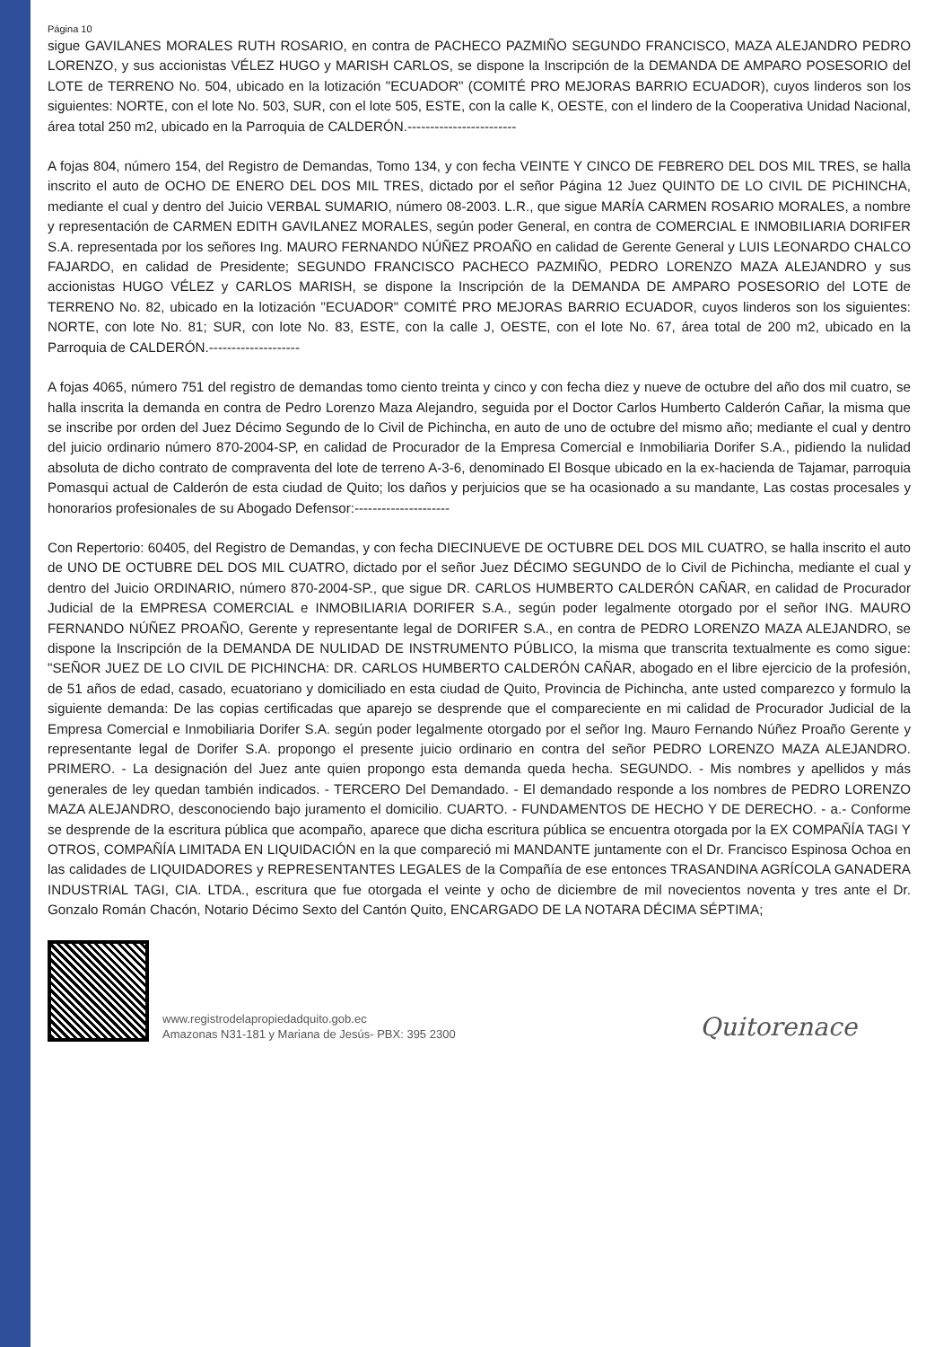Página 10
sigue GAVILANES MORALES RUTH ROSARIO, en contra de PACHECO PAZMIÑO SEGUNDO FRANCISCO, MAZA ALEJANDRO PEDRO LORENZO, y sus accionistas VÉLEZ HUGO y MARISH CARLOS, se dispone la Inscripción de la DEMANDA DE AMPARO POSESORIO del LOTE de TERRENO No. 504, ubicado en la lotización "ECUADOR" (COMITÉ PRO MEJORAS BARRIO ECUADOR), cuyos linderos son los siguientes: NORTE, con el lote No. 503, SUR, con el lote 505, ESTE, con la calle K, OESTE, con el lindero de la Cooperativa Unidad Nacional, área total 250 m2, ubicado en la Parroquia de CALDERÓN.------------------------
A fojas 804, número 154, del Registro de Demandas, Tomo 134, y con fecha VEINTE Y CINCO DE FEBRERO DEL DOS MIL TRES, se halla inscrito el auto de OCHO DE ENERO DEL DOS MIL TRES, dictado por el señor Página 12 Juez QUINTO DE LO CIVIL DE PICHINCHA, mediante el cual y dentro del Juicio VERBAL SUMARIO, número 08-2003. L.R., que sigue MARÍA CARMEN ROSARIO MORALES, a nombre y representación de CARMEN EDITH GAVILANEZ MORALES, según poder General, en contra de COMERCIAL E INMOBILIARIA DORIFER S.A. representada por los señores Ing. MAURO FERNANDO NÚÑEZ PROAÑO en calidad de Gerente General y LUIS LEONARDO CHALCO FAJARDO, en calidad de Presidente; SEGUNDO FRANCISCO PACHECO PAZMIÑO, PEDRO LORENZO MAZA ALEJANDRO y sus accionistas HUGO VÉLEZ y CARLOS MARISH, se dispone la Inscripción de la DEMANDA DE AMPARO POSESORIO del LOTE de TERRENO No. 82, ubicado en la lotización "ECUADOR" COMITÉ PRO MEJORAS BARRIO ECUADOR, cuyos linderos son los siguientes: NORTE, con lote No. 81; SUR, con lote No. 83, ESTE, con la calle J, OESTE, con el lote No. 67, área total de 200 m2, ubicado en la Parroquia de CALDERÓN.--------------------
A fojas 4065, número 751 del registro de demandas tomo ciento treinta y cinco y con fecha diez y nueve de octubre del año dos mil cuatro, se halla inscrita la demanda en contra de Pedro Lorenzo Maza Alejandro, seguida por el Doctor Carlos Humberto Calderón Cañar, la misma que se inscribe por orden del Juez Décimo Segundo de lo Civil de Pichincha, en auto de uno de octubre del mismo año; mediante el cual y dentro del juicio ordinario número 870-2004-SP, en calidad de Procurador de la Empresa Comercial e Inmobiliaria Dorifer S.A., pidiendo la nulidad absoluta de dicho contrato de compraventa del lote de terreno A-3-6, denominado El Bosque ubicado en la ex-hacienda de Tajamar, parroquia Pomasqui actual de Calderón de esta ciudad de Quito; los daños y perjuicios que se ha ocasionado a su mandante, Las costas procesales y honorarios profesionales de su Abogado Defensor:---------------------
Con Repertorio: 60405, del Registro de Demandas, y con fecha DIECINUEVE DE OCTUBRE DEL DOS MIL CUATRO, se halla inscrito el auto de UNO DE OCTUBRE DEL DOS MIL CUATRO, dictado por el señor Juez DÉCIMO SEGUNDO de lo Civil de Pichincha, mediante el cual y dentro del Juicio ORDINARIO, número 870-2004-SP., que sigue DR. CARLOS HUMBERTO CALDERÓN CAÑAR, en calidad de Procurador Judicial de la EMPRESA COMERCIAL e INMOBILIARIA DORIFER S.A., según poder legalmente otorgado por el señor ING. MAURO FERNANDO NÚÑEZ PROAÑO, Gerente y representante legal de DORIFER S.A., en contra de PEDRO LORENZO MAZA ALEJANDRO, se dispone la Inscripción de la DEMANDA DE NULIDAD DE INSTRUMENTO PÚBLICO, la misma que transcrita textualmente es como sigue: "SEÑOR JUEZ DE LO CIVIL DE PICHINCHA: DR. CARLOS HUMBERTO CALDERÓN CAÑAR, abogado en el libre ejercicio de la profesión, de 51 años de edad, casado, ecuatoriano y domiciliado en esta ciudad de Quito, Provincia de Pichincha, ante usted comparezco y formulo la siguiente demanda: De las copias certificadas que aparejo se desprende que el compareciente en mi calidad de Procurador Judicial de la Empresa Comercial e Inmobiliaria Dorifer S.A. según poder legalmente otorgado por el señor Ing. Mauro Fernando Núñez Proaño Gerente y representante legal de Dorifer S.A. propongo el presente juicio ordinario en contra del señor PEDRO LORENZO MAZA ALEJANDRO. PRIMERO. - La designación del Juez ante quien propongo esta demanda queda hecha. SEGUNDO. - Mis nombres y apellidos y más generales de ley quedan también indicados. - TERCERO Del Demandado. - El demandado responde a los nombres de PEDRO LORENZO MAZA ALEJANDRO, desconociendo bajo juramento el domicilio. CUARTO. - FUNDAMENTOS DE HECHO Y DE DERECHO. - a.- Conforme se desprende de la escritura pública que acompaño, aparece que dicha escritura pública se encuentra otorgada por la EX COMPAÑÍA TAGI Y OTROS, COMPAÑÍA LIMITADA EN LIQUIDACIÓN en la que compareció mi MANDANTE juntamente con el Dr. Francisco Espinosa Ochoa en las calidades de LIQUIDADORES y REPRESENTANTES LEGALES de la Compañía de ese entonces TRASANDINA AGRÍCOLA GANADERA INDUSTRIAL TAGI, CIA. LTDA., escritura que fue otorgada el veinte y ocho de diciembre de mil novecientos noventa y tres ante el Dr. Gonzalo Román Chacón, Notario Décimo Sexto del Cantón Quito, ENCARGADO DE LA NOTARA DÉCIMA SÉPTIMA;
www.registrodelapropiedadquito.gob.ec
Amazonas N31-181 y Mariana de Jesús- PBX: 395 2300
Quitorenace